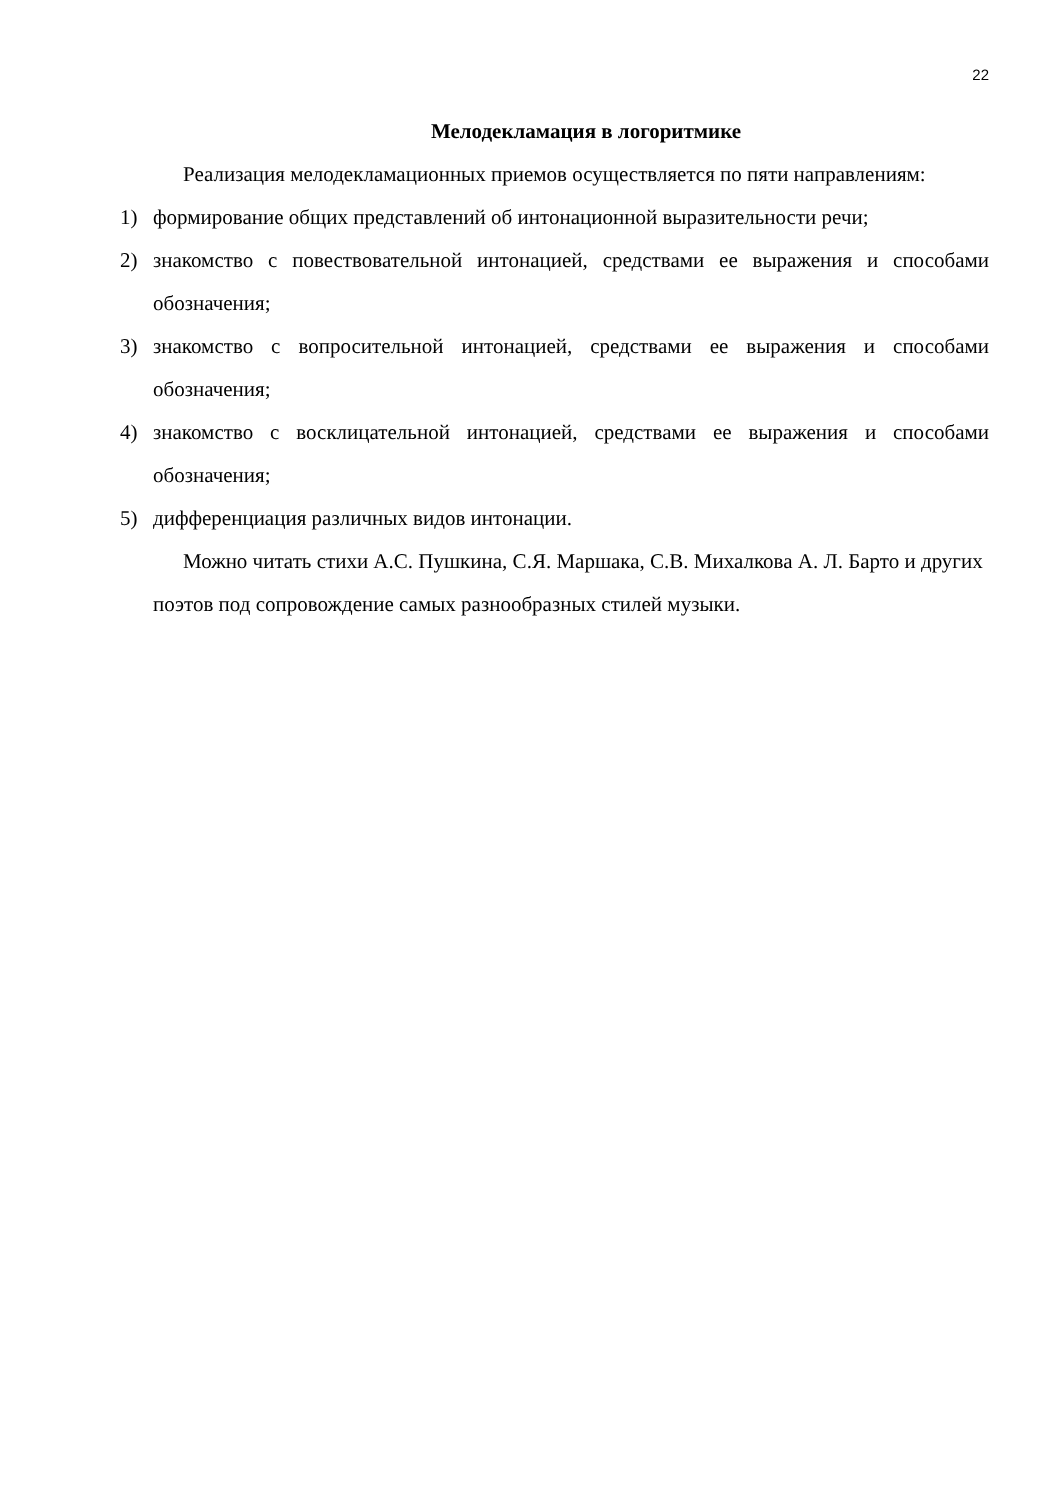22
Мелодекламация в логоритмике
Реализация мелодекламационных приемов осуществляется по пяти направлениям:
1) формирование общих представлений об интонационной выразительности речи;
2) знакомство с повествовательной интонацией, средствами ее выражения и способами обозначения;
3) знакомство с вопросительной интонацией, средствами ее выражения и способами обозначения;
4) знакомство с восклицательной интонацией, средствами ее выражения и способами обозначения;
5) дифференциация различных видов интонации.
Можно читать стихи А.С. Пушкина, С.Я. Маршака, С.В. Михалкова А. Л. Барто и других поэтов под сопровождение самых разнообразных стилей музыки.